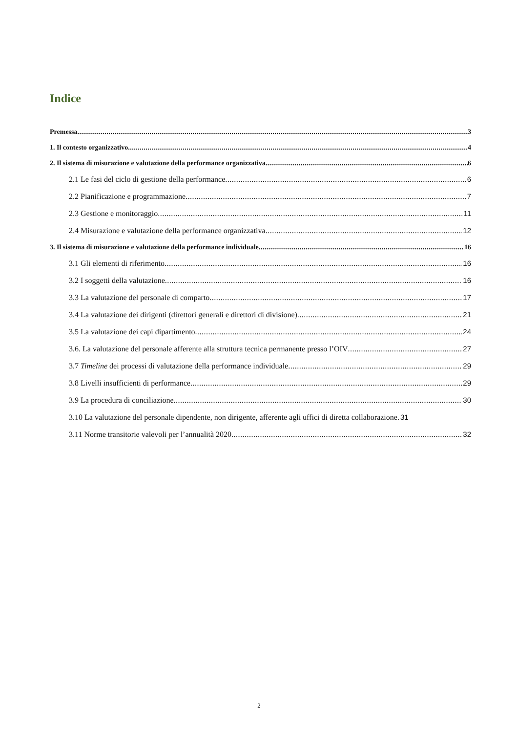Indice
Premessa 3
1. Il contesto organizzativo 4
2. Il sistema di misurazione e valutazione della performance organizzativa 6
2.1 Le fasi del ciclo di gestione della performance 6
2.2 Pianificazione e programmazione 7
2.3 Gestione e monitoraggio 11
2.4 Misurazione e valutazione della performance organizzativa 12
3. Il sistema di misurazione e valutazione della performance individuale 16
3.1 Gli elementi di riferimento 16
3.2 I soggetti della valutazione 16
3.3 La valutazione del personale di comparto 17
3.4 La valutazione dei dirigenti (direttori generali e direttori di divisione) 21
3.5 La valutazione dei capi dipartimento 24
3.6. La valutazione del personale afferente alla struttura tecnica permanente presso l’OIV 27
3.7 Timeline dei processi di valutazione della performance individuale 29
3.8 Livelli insufficienti di performance 29
3.9 La procedura di conciliazione 30
3.10 La valutazione del personale dipendente, non dirigente, afferente agli uffici di diretta collaborazione. 31
3.11 Norme transitorie valevoli per l’annualità 2020 32
2